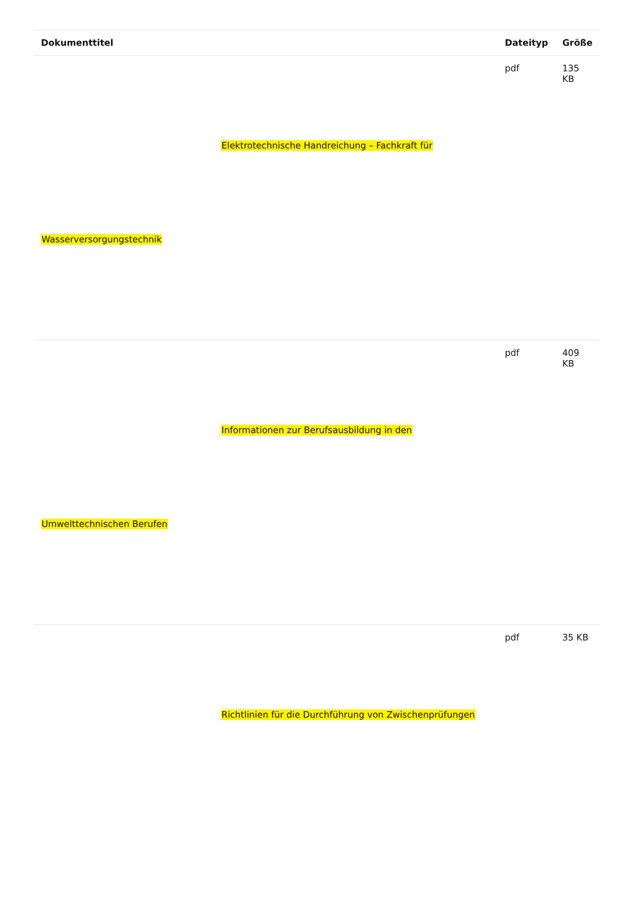| Dokumenttitel | Dateityp | Größe |
| --- | --- | --- |
| Elektrotechnische Handreichung – Fachkraft für Wasserversorgungstechnik | pdf | 135 KB |
| Informationen zur Berufsausbildung in den Umwelttechnischen Berufen | pdf | 409 KB |
| Richtlinien für die Durchführung von Zwischenprüfungen | pdf | 35 KB |